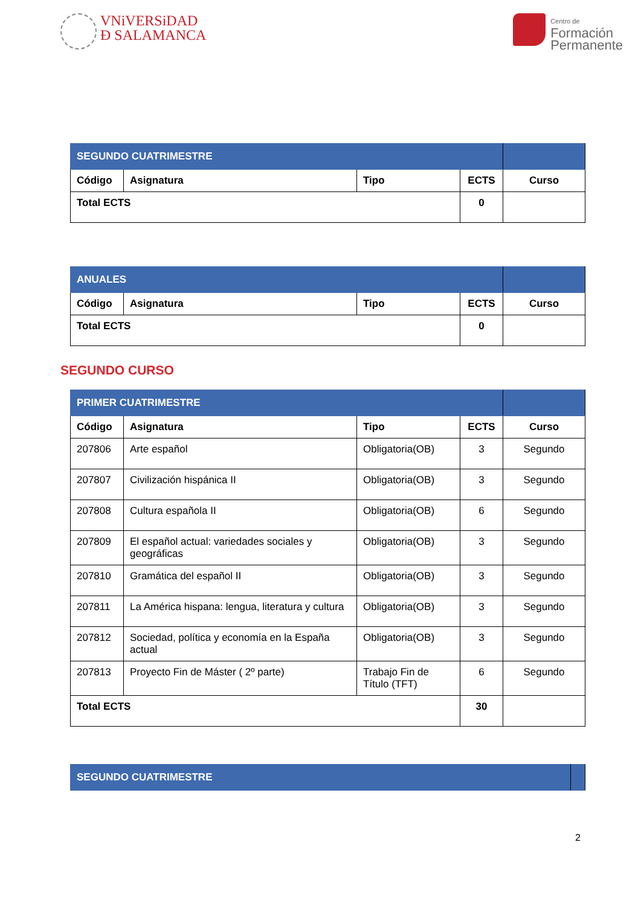VNiVERSiDAD
Ð SALAMANCA
Centro de
Formación
Permanente
| SEGUNDO CUATRIMESTRE | | | | |
| Código | Asignatura | Tipo | ECTS | Curso |
| Total ECTS | | | 0 | |
| ANUALES | | | | |
| Código | Asignatura | Tipo | ECTS | Curso |
| Total ECTS | | | 0 | |
SEGUNDO CURSO
| PRIMER CUATRIMESTRE | | | | |
| Código | Asignatura | Tipo | ECTS | Curso |
| 207806 | Arte español | Obligatoria(OB) | 3 | Segundo |
| 207807 | Civilización hispánica II | Obligatoria(OB) | 3 | Segundo |
| 207808 | Cultura española II | Obligatoria(OB) | 6 | Segundo |
| 207809 | El español actual: variedades sociales y geográficas | Obligatoria(OB) | 3 | Segundo |
| 207810 | Gramática del español II | Obligatoria(OB) | 3 | Segundo |
| 207811 | La América hispana: lengua, literatura y cultura | Obligatoria(OB) | 3 | Segundo |
| 207812 | Sociedad, política y economía en la España actual | Obligatoria(OB) | 3 | Segundo |
| 207813 | Proyecto Fin de Máster ( 2º parte) | Trabajo Fin de Título (TFT) | 6 | Segundo |
| Total ECTS | | | 30 | |
| SEGUNDO CUATRIMESTRE | |
2